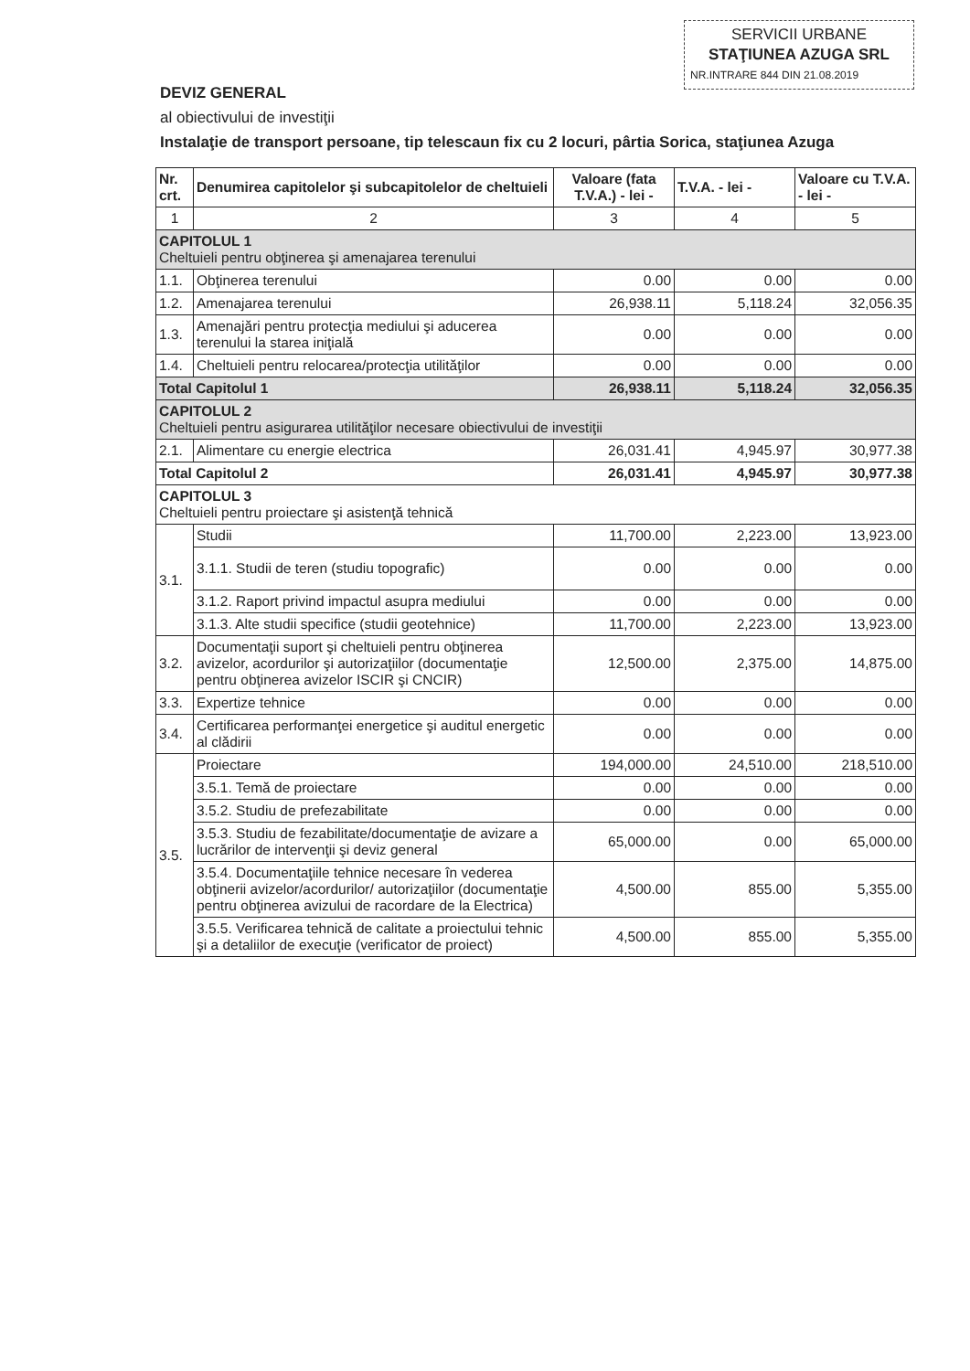SERVICII URBANE
STAŢIUNEA AZUGA SRL
NR.INTRARE 844 DIN 21.08.2019
DEVIZ GENERAL
al obiectivului de investiţii
Instalaţie de transport persoane, tip telescaun fix cu 2 locuri, pârtia Sorica, staţiunea Azuga
| Nr. crt. | Denumirea capitolelor şi subcapitolelor de cheltuieli | Valoare (fata T.V.A.) - lei - | T.V.A. - lei - | Valoare cu T.V.A. - lei - |
| --- | --- | --- | --- | --- |
| 1 | 2 | 3 | 4 | 5 |
| CAPITOLUL 1 Cheltuieli pentru obţinerea şi amenajarea terenului | | | | |
| 1.1. | Obţinerea terenului | 0.00 | 0.00 | 0.00 |
| 1.2. | Amenajarea terenului | 26,938.11 | 5,118.24 | 32,056.35 |
| 1.3. | Amenajări pentru protecţia mediului şi aducerea terenului la starea iniţială | 0.00 | 0.00 | 0.00 |
| 1.4. | Cheltuieli pentru relocarea/protecţia utilităţilor | 0.00 | 0.00 | 0.00 |
| Total Capitolul 1 | | 26,938.11 | 5,118.24 | 32,056.35 |
| CAPITOLUL 2 Cheltuieli pentru asigurarea utilităţilor necesare obiectivului de investiţii | | | | |
| 2.1. | Alimentare cu energie electrica | 26,031.41 | 4,945.97 | 30,977.38 |
| Total Capitolul 2 | | 26,031.41 | 4,945.97 | 30,977.38 |
| CAPITOLUL 3 Cheltuieli pentru proiectare şi asistenţă tehnică | | | | |
| 3.1. | Studii | 11,700.00 | 2,223.00 | 13,923.00 |
| | 3.1.1. Studii de teren (studiu topografic) | 0.00 | 0.00 | 0.00 |
| | 3.1.2. Raport privind impactul asupra mediului | 0.00 | 0.00 | 0.00 |
| | 3.1.3. Alte studii specifice (studii geotehnice) | 11,700.00 | 2,223.00 | 13,923.00 |
| 3.2. | Documentaţii suport şi cheltuieli pentru obţinerea avizelor, acordurilor şi autorizaţiilor (documentaţie pentru obţinerea avizelor ISCIR şi CNCIR) | 12,500.00 | 2,375.00 | 14,875.00 |
| 3.3. | Expertize tehnice | 0.00 | 0.00 | 0.00 |
| 3.4. | Certificarea performanţei energetice şi auditul energetic al clădirii | 0.00 | 0.00 | 0.00 |
| 3.5. | Proiectare | 194,000.00 | 24,510.00 | 218,510.00 |
| | 3.5.1. Temă de proiectare | 0.00 | 0.00 | 0.00 |
| | 3.5.2. Studiu de prefezabilitate | 0.00 | 0.00 | 0.00 |
| | 3.5.3. Studiu de fezabilitate/documentaţie de avizare a lucrărilor de intervenţii şi deviz general | 65,000.00 | 0.00 | 65,000.00 |
| | 3.5.4. Documentaţiile tehnice necesare în vederea obţinerii avizelor/acordurilor/ autorizaţiilor (documentaţie pentru obţinerea avizului de racordare de la Electrica) | 4,500.00 | 855.00 | 5,355.00 |
| | 3.5.5. Verificarea tehnică de calitate a proiectului tehnic şi a detaliilor de execuţie (verificator de proiect) | 4,500.00 | 855.00 | 5,355.00 |